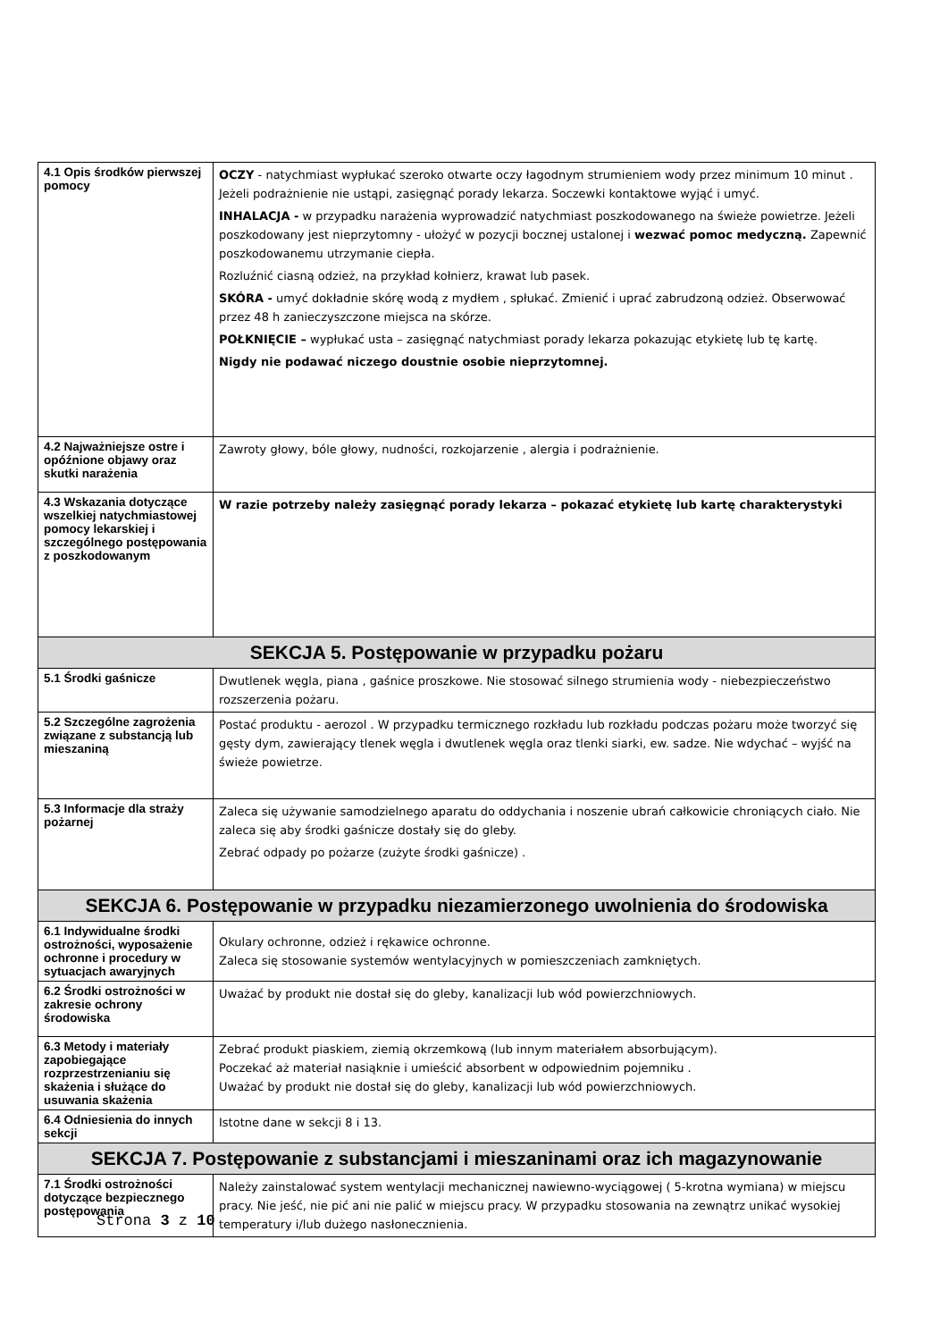| 4.1 Opis środków pierwszej pomocy | OCZY - natychmiast wypłukać szeroko otwarte oczy łagodnym strumieniem wody przez minimum 10 minut . Jeżeli podrażnienie nie ustąpi, zasięgnąć porady lekarza. Soczewki kontaktowe wyjąć i umyć. INHALACJA - w przypadku narażenia wyprowadzić natychmiast poszkodowanego na świeże powietrze. Jeżeli poszkodowany jest nieprzytomny - ułożyć w pozycji bocznej ustalonej i wezwać pomoc medyczną. Zapewnić poszkodowanemu utrzymanie ciepła. Rozluźnić ciasną odzież, na przykład kołnierz, krawat lub pasek. SKÓRA - umyć dokładnie skórę wodą z mydłem , spłukać. Zmienić i uprać zabrudzoną odzież. Obserwować przez 48 h zanieczyszczone miejsca na skórze. POŁKNIĘCIE – wypłukać usta – zasięgnąć natychmiast porady lekarza pokazując etykietę lub tę kartę. Nigdy nie podawać niczego doustnie osobie nieprzytomnej. |
| 4.2 Najważniejsze ostre i opóźnione objawy oraz skutki narażenia | Zawroty głowy, bóle głowy, nudności, rozkojarzenie , alergia i podrażnienie. |
| 4.3 Wskazania dotyczące wszelkiej natychmiastowej pomocy lekarskiej i szczególnego postępowania z poszkodowanym | W razie potrzeby należy zasięgnąć porady lekarza – pokazać etykietę lub kartę charakterystyki |
| SEKCJA 5. Postępowanie w przypadku pożaru | |
| 5.1 Środki gaśnicze | Dwutlenek węgla, piana , gaśnice proszkowe. Nie stosować silnego strumienia wody - niebezpieczeństwo rozszerzenia pożaru. |
| 5.2 Szczególne zagrożenia związane z substancją lub mieszaniną | Postać produktu - aerozol . W przypadku termicznego rozkładu lub rozkładu podczas pożaru może tworzyć się gęsty dym, zawierający tlenek węgla i dwutlenek węgla oraz tlenki siarki, ew. sadze. Nie wdychać – wyjść na świeże powietrze. |
| 5.3 Informacje dla straży pożarnej | Zaleca się używanie samodzielnego aparatu do oddychania i noszenie ubrań całkowicie chroniących ciało. Nie zaleca się aby środki gaśnicze dostały się do gleby. Zebrać odpady po pożarze (zużyte środki gaśnicze) . |
| SEKCJA 6. Postępowanie w przypadku niezamierzonego uwolnienia do środowiska | |
| 6.1 Indywidualne środki ostrożności, wyposażenie ochronne i procedury w sytuacjach awaryjnych | Okulary ochronne, odzież i rękawice ochronne. Zaleca się stosowanie systemów wentylacyjnych w pomieszczeniach zamkniętych. |
| 6.2 Środki ostrożności w zakresie ochrony środowiska | Uważać by produkt nie dostał się do gleby, kanalizacji lub wód powierzchniowych. |
| 6.3 Metody i materiały zapobiegające rozprzestrzenianiu się skażenia i służące do usuwania skażenia | Zebrać produkt piaskiem, ziemią okrzemkową (lub innym materiałem absorbującym). Poczekać aż materiał nasiąknie i umieścić absorbent w odpowiednim pojemniku . Uważać by produkt nie dostał się do gleby, kanalizacji lub wód powierzchniowych. |
| 6.4 Odniesienia do innych sekcji | Istotne dane w sekcji 8 i 13. |
| SEKCJA 7. Postępowanie z substancjami i mieszaninami oraz ich magazynowanie | |
| 7.1 Środki ostrożności dotyczące bezpiecznego postępowania | Należy zainstalować system wentylacji mechanicznej nawiewno-wyciągowej ( 5-krotna wymiana) w miejscu pracy. Nie jeść, nie pić ani nie palić w miejscu pracy. W przypadku stosowania na zewnątrz unikać wysokiej temperatury i/lub dużego nasłonecznienia. |
Strona 3 z 10